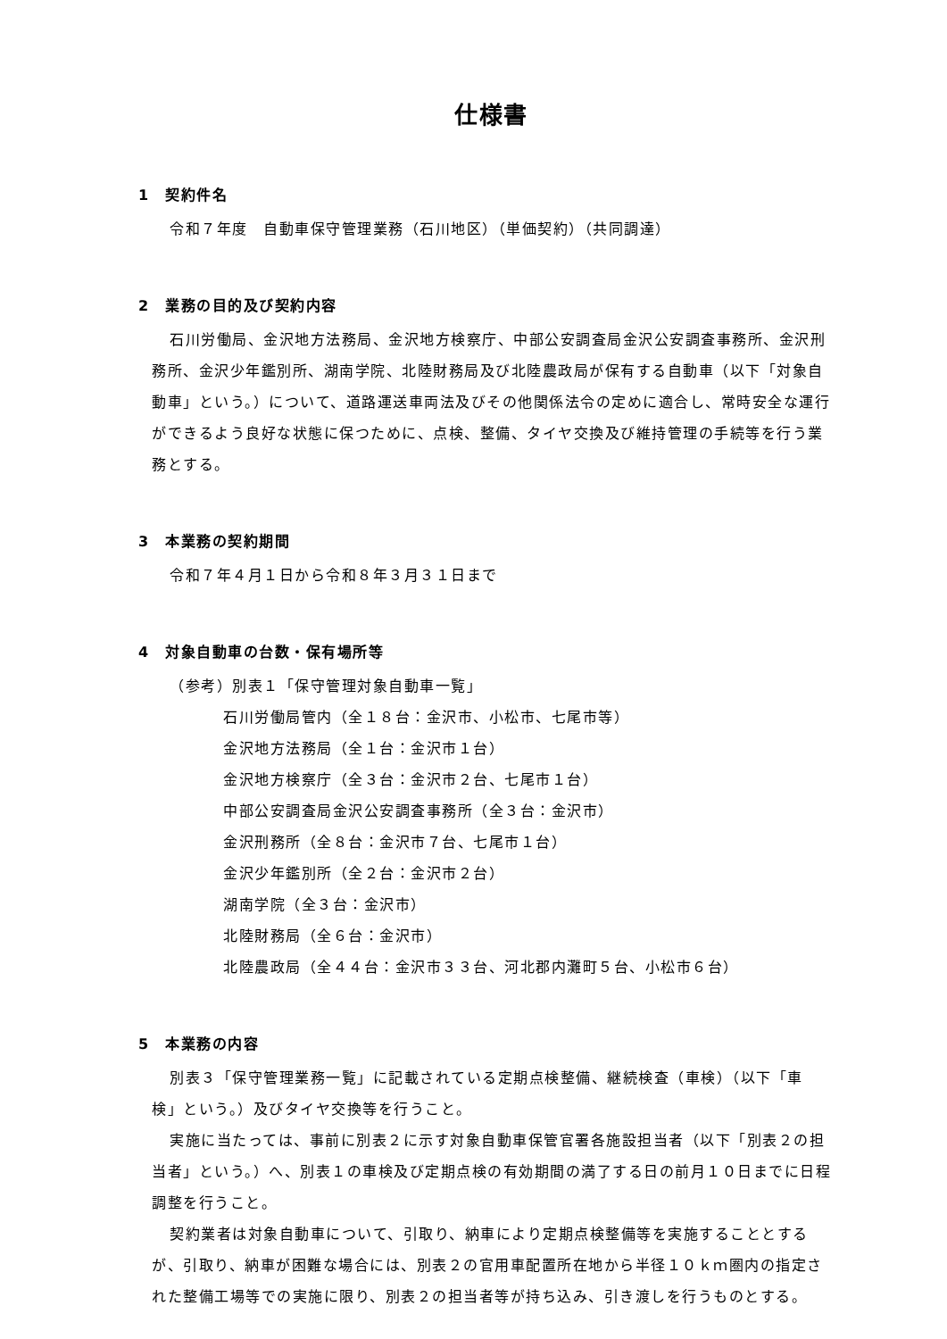仕様書
1　契約件名
令和７年度　自動車保守管理業務（石川地区）（単価契約）（共同調達）
2　業務の目的及び契約内容
石川労働局、金沢地方法務局、金沢地方検察庁、中部公安調査局金沢公安調査事務所、金沢刑務所、金沢少年鑑別所、湖南学院、北陸財務局及び北陸農政局が保有する自動車（以下「対象自動車」という。）について、道路運送車両法及びその他関係法令の定めに適合し、常時安全な運行ができるよう良好な状態に保つために、点検、整備、タイヤ交換及び維持管理の手続等を行う業務とする。
3　本業務の契約期間
令和７年４月１日から令和８年３月３１日まで
4　対象自動車の台数・保有場所等
（参考）別表１「保守管理対象自動車一覧」
石川労働局管内（全１８台：金沢市、小松市、七尾市等）
金沢地方法務局（全１台：金沢市１台）
金沢地方検察庁（全３台：金沢市２台、七尾市１台）
中部公安調査局金沢公安調査事務所（全３台：金沢市）
金沢刑務所（全８台：金沢市７台、七尾市１台）
金沢少年鑑別所（全２台：金沢市２台）
湖南学院（全３台：金沢市）
北陸財務局（全６台：金沢市）
北陸農政局（全４４台：金沢市３３台、河北郡内灘町５台、小松市６台）
5　本業務の内容
別表３「保守管理業務一覧」に記載されている定期点検整備、継続検査（車検）（以下「車検」という。）及びタイヤ交換等を行うこと。
実施に当たっては、事前に別表２に示す対象自動車保管官署各施設担当者（以下「別表２の担当者」という。）へ、別表１の車検及び定期点検の有効期間の満了する日の前月１０日までに日程調整を行うこと。
契約業者は対象自動車について、引取り、納車により定期点検整備等を実施することとするが、引取り、納車が困難な場合には、別表２の官用車配置所在地から半径１０ｋｍ圏内の指定された整備工場等での実施に限り、別表２の担当者等が持ち込み、引き渡しを行うものとする。